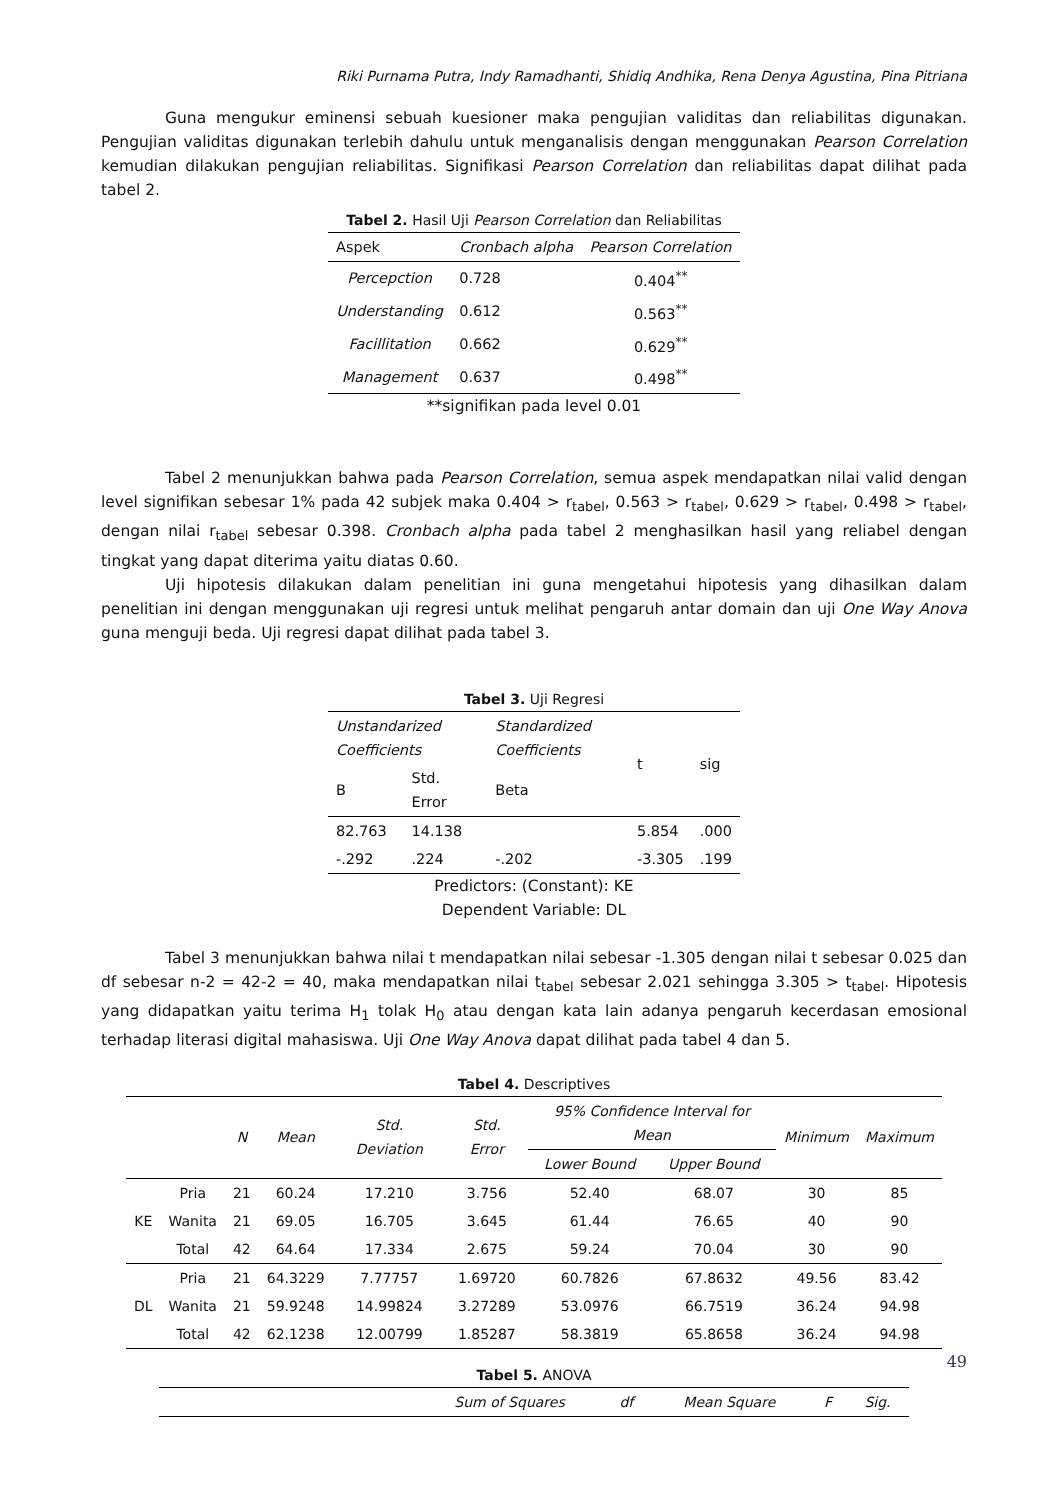Riki Purnama Putra, Indy Ramadhanti, Shidiq Andhika, Rena Denya Agustina, Pina Pitriana
Guna mengukur eminensi sebuah kuesioner maka pengujian validitas dan reliabilitas digunakan. Pengujian validitas digunakan terlebih dahulu untuk menganalisis dengan menggunakan Pearson Correlation kemudian dilakukan pengujian reliabilitas. Signifikasi Pearson Correlation dan reliabilitas dapat dilihat pada tabel 2.
Tabel 2. Hasil Uji Pearson Correlation dan Reliabilitas
| Aspek | Cronbach alpha | Pearson Correlation |
| --- | --- | --- |
| Percepction | 0.728 | 0.404<sup>**</sup> |
| Understanding | 0.612 | 0.563<sup>**</sup> |
| Facillitation | 0.662 | 0.629<sup>**</sup> |
| Management | 0.637 | 0.498<sup>**</sup> |
**signifikan pada level 0.01
Tabel 2 menunjukkan bahwa pada Pearson Correlation, semua aspek mendapatkan nilai valid dengan level signifikan sebesar 1% pada 42 subjek maka 0.404 > r<sub>tabel</sub>, 0.563 > r<sub>tabel</sub>, 0.629 > r<sub>tabel</sub>, 0.498 > r<sub>tabel</sub>, dengan nilai r<sub>tabel</sub> sebesar 0.398. Cronbach alpha pada tabel 2 menghasilkan hasil yang reliabel dengan tingkat yang dapat diterima yaitu diatas 0.60.
Uji hipotesis dilakukan dalam penelitian ini guna mengetahui hipotesis yang dihasilkan dalam penelitian ini dengan menggunakan uji regresi untuk melihat pengaruh antar domain dan uji One Way Anova guna menguji beda. Uji regresi dapat dilihat pada tabel 3.
Tabel 3. Uji Regresi
| Unstandarized Coefficients | | Standardized Coefficients | t | sig |
| B | Std. Error | Beta | | |
| 82.763 | 14.138 | | 5.854 | .000 |
| -.292 | .224 | -.202 | -3.305 | .199 |
Predictors: (Constant): KE
Dependent Variable: DL
Tabel 3 menunjukkan bahwa nilai t mendapatkan nilai sebesar -1.305 dengan nilai t sebesar 0.025 dan df sebesar n-2 = 42-2 = 40, maka mendapatkan nilai t<sub>tabel</sub> sebesar 2.021 sehingga 3.305 > t<sub>tabel</sub>. Hipotesis yang didapatkan yaitu terima H<sub>1</sub> tolak H<sub>0</sub> atau dengan kata lain adanya pengaruh kecerdasan emosional terhadap literasi digital mahasiswa. Uji One Way Anova dapat dilihat pada tabel 4 dan 5.
Tabel 4. Descriptives
| | | N | Mean | Std. Deviation | Std. Error | 95% Confidence Interval for Mean | | Minimum | Maximum |
| --- | --- | --- | --- | --- | --- | --- | --- | --- | --- |
| | | | | | | Lower Bound | Upper Bound | | |
| KE | Pria | 21 | 60.24 | 17.210 | 3.756 | 52.40 | 68.07 | 30 | 85 |
| | Wanita | 21 | 69.05 | 16.705 | 3.645 | 61.44 | 76.65 | 40 | 90 |
| | Total | 42 | 64.64 | 17.334 | 2.675 | 59.24 | 70.04 | 30 | 90 |
| DL | Pria | 21 | 64.3229 | 7.77757 | 1.69720 | 60.7826 | 67.8632 | 49.56 | 83.42 |
| | Wanita | 21 | 59.9248 | 14.99824 | 3.27289 | 53.0976 | 66.7519 | 36.24 | 94.98 |
| | Total | 42 | 62.1238 | 12.00799 | 1.85287 | 58.3819 | 65.8658 | 36.24 | 94.98 |
Tabel 5. ANOVA
| | Sum of Squares | df | Mean Square | F | Sig. |
| --- | --- | --- | --- | --- | --- |
49